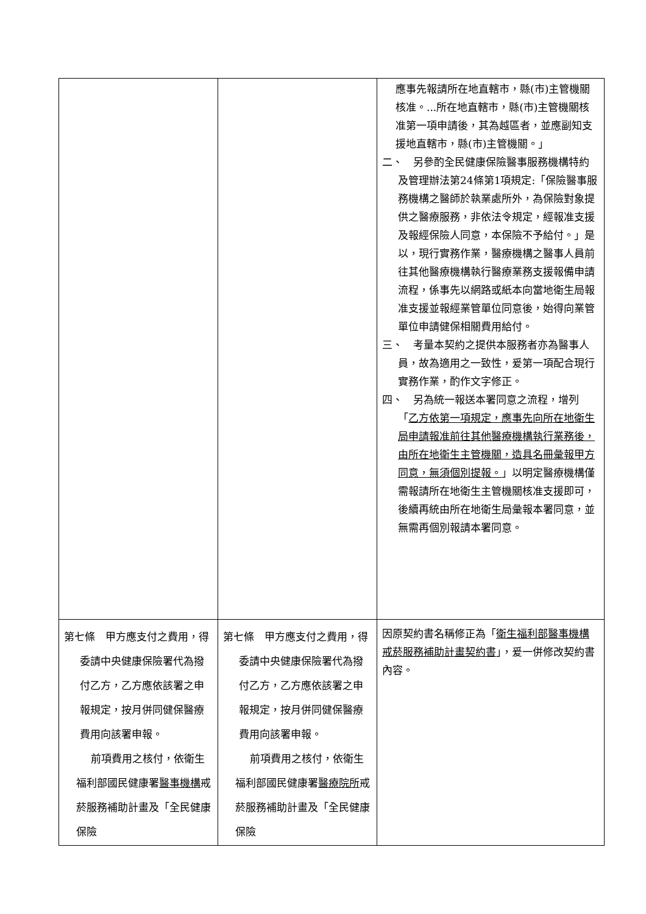| | | 應事先報請所在地直轄市，縣(市)主管機關核准。...所在地直轄市，縣(市)主管機關核准第一項申請後，其為越區者，並應副知支援地直轄市，縣(市)主管機關。」 二、 另參酌全民健康保險醫事服務機構特約及管理辦法第24條第1項規定:「保險醫事服務機構之醫師於執業處所外，為保險對象提供之醫療服務，非依法令規定，經報准支援及報經保險人同意，本保險不予給付。」是以，現行實務作業，醫療機構之醫事人員前往其他醫療機構執行醫療業務支援報備申請流程，係事先以網路或紙本向當地衛生局報准支援並報經業管單位同意後，始得向業管單位申請健保相關費用給付。 三、 考量本契約之提供本服務者亦為醫事人員，故為適用之一致性，爰第一項配合現行實務作業，酌作文字修正。 四、 另為統一報送本署同意之流程，增列「 乙方依第一項規定，應事先向所在地衛生局申請報准前往其他醫療機構執行業務後，由所在地衛生主管機關，造具名冊彙報甲方同意，無須個別提報。 」以明定醫療機構僅需報請所在地衛生主管機關核准支援即可，後續再統由所在地衛生局彙報本署同意，並無需再個別報請本署同意。 |
| 第七條 甲方應支付之費用，得委請中央健康保險署代為撥付乙方，乙方應依該署之申報規定，按月併同健保醫療費用向該署申報。 前項費用之核付，依衛生福利部國民健康署 醫事機構 戒菸服務補助計畫及「全民健康保險 | 第七條 甲方應支付之費用，得委請中央健康保險署代為撥付乙方，乙方應依該署之申報規定，按月併同健保醫療費用向該署申報。 前項費用之核付，依衛生福利部國民健康署 醫療院所 戒菸服務補助計畫及「全民健康保險 | 因原契約書名稱修正為「 衛生福利部醫事機構戒菸服務補助計畫契約書 」，爰一併修改契約書內容。 |